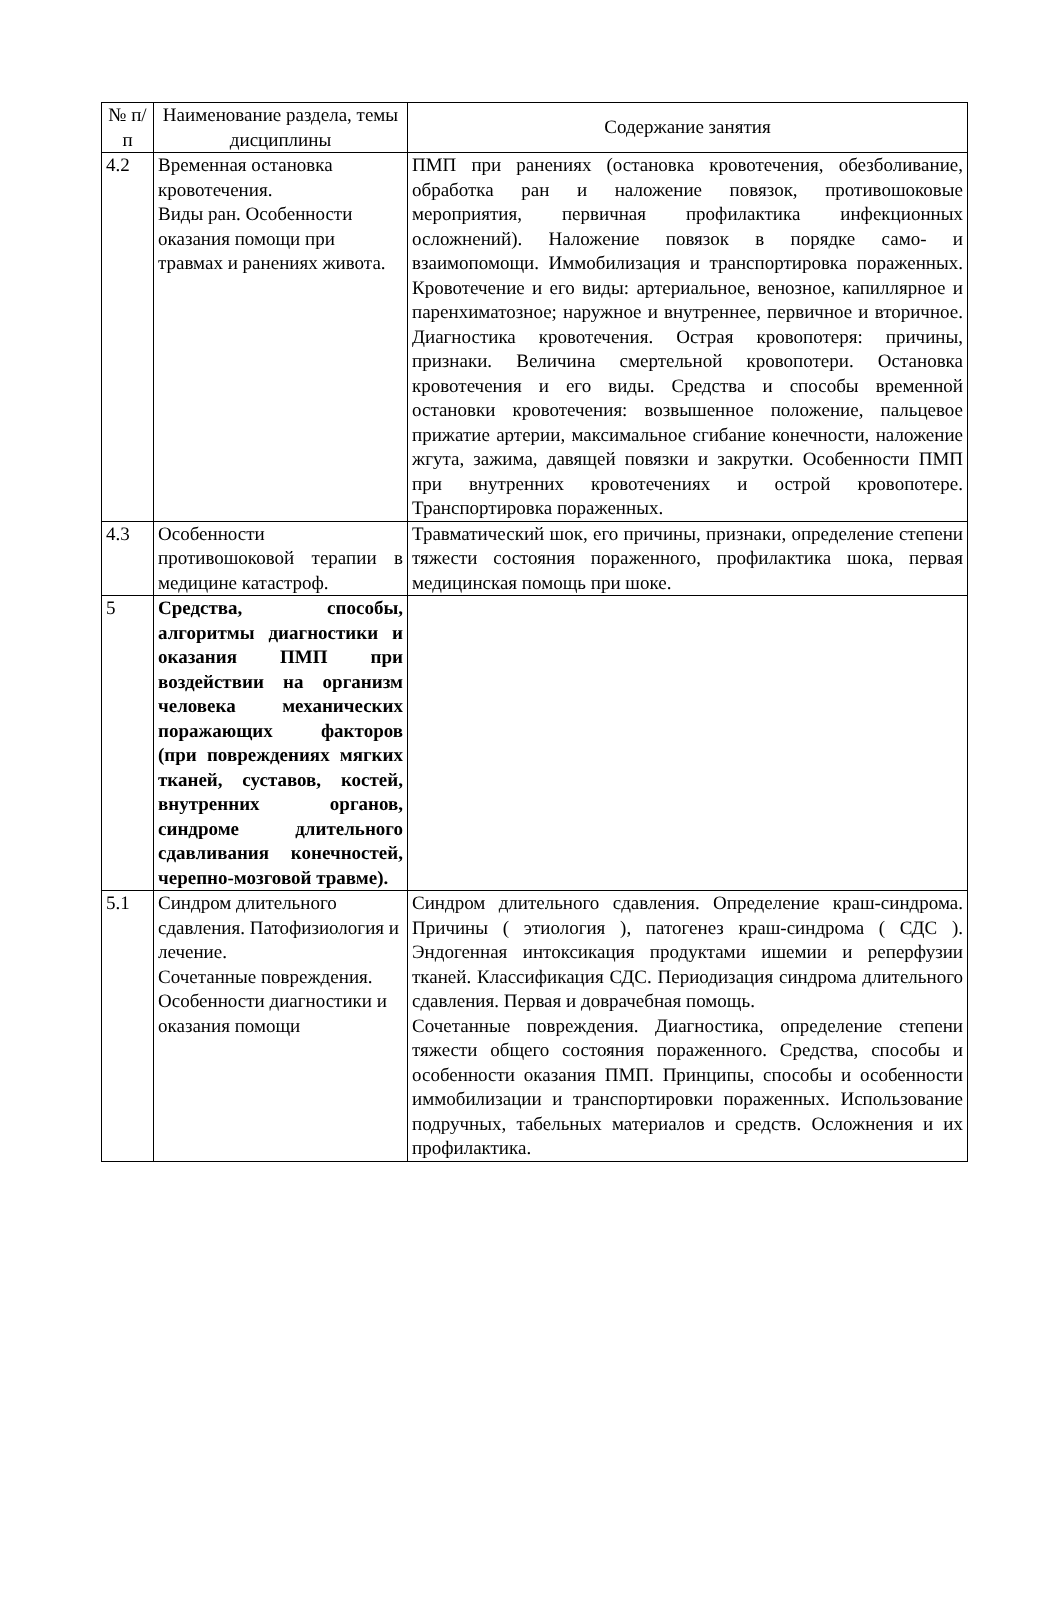| № п/п | Наименование раздела, темы дисциплины | Содержание занятия |
| --- | --- | --- |
| 4.2 | Временная остановка кровотечения. Виды ран. Особенности оказания помощи при травмах и ранениях живота. | ПМП при ранениях (остановка кровотечения, обезболивание, обработка ран и наложение повязок, противошоковые мероприятия, первичная профилактика инфекционных осложнений). Наложение повязок в порядке само- и взаимопомощи. Иммобилизация и транспортировка пораженных. Кровотечение и его виды: артериальное, венозное, капиллярное и паренхиматозное; наружное и внутреннее, первичное и вторичное. Диагностика кровотечения. Острая кровопотеря: причины, признаки. Величина смертельной кровопотери. Остановка кровотечения и его виды. Средства и способы временной остановки кровотечения: возвышенное положение, пальцевое прижатие артерии, максимальное сгибание конечности, наложение жгута, зажима, давящей повязки и закрутки. Особенности ПМП при внутренних кровотечениях и острой кровопотере. Транспортировка пораженных. |
| 4.3 | Особенности противошоковой терапии в медицине катастроф. | Травматический шок, его причины, признаки, определение степени тяжести состояния пораженного, профилактика шока, первая медицинская помощь при шоке. |
| 5 | Средства, способы, алгоритмы диагностики и оказания ПМП при воздействии на организм человека механических поражающих факторов (при повреждениях мягких тканей, суставов, костей, внутренних органов, синдроме длительного сдавливания конечностей, черепно-мозговой травме). | |
| 5.1 | Синдром длительного сдавления. Патофизиология и лечение. Сочетанные повреждения. Особенности диагностики и оказания помощи | Синдром длительного сдавления. Определение краш-синдрома. Причины ( этиология ), патогенез краш-синдрома ( СДС ). Эндогенная интоксикация продуктами ишемии и реперфузии тканей. Классификация СДС. Периодизация синдрома длительного сдавления. Первая и доврачебная помощь. Сочетанные повреждения. Диагностика, определение степени тяжести общего состояния пораженного. Средства, способы и особенности оказания ПМП. Принципы, способы и особенности иммобилизации и транспортировки пораженных. Использование подручных, табельных материалов и средств. Осложнения и их профилактика. |